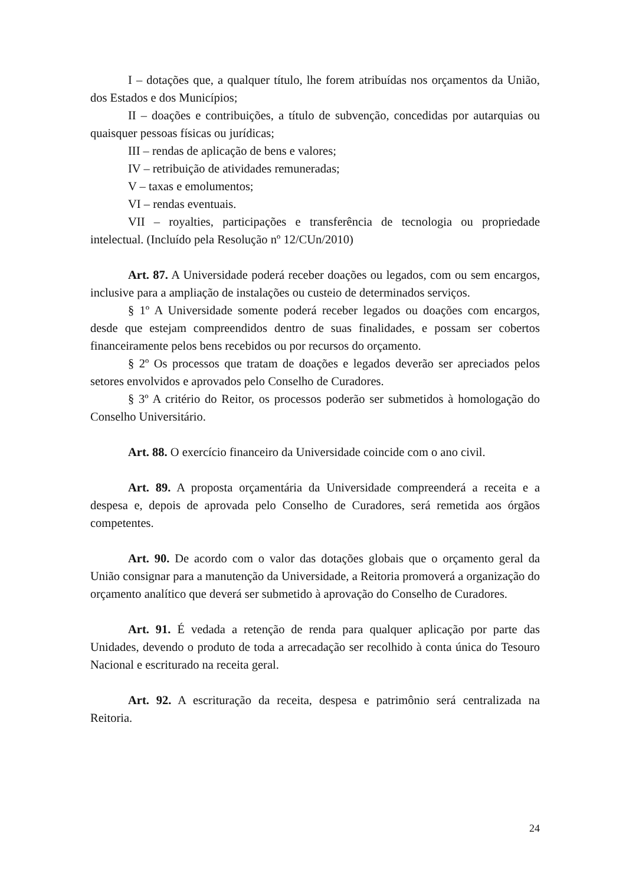I – dotações que, a qualquer título, lhe forem atribuídas nos orçamentos da União, dos Estados e dos Municípios;
II – doações e contribuições, a título de subvenção, concedidas por autarquias ou quaisquer pessoas físicas ou jurídicas;
III – rendas de aplicação de bens e valores;
IV – retribuição de atividades remuneradas;
V – taxas e emolumentos;
VI – rendas eventuais.
VII – royalties, participações e transferência de tecnologia ou propriedade intelectual. (Incluído pela Resolução nº 12/CUn/2010)
Art. 87. A Universidade poderá receber doações ou legados, com ou sem encargos, inclusive para a ampliação de instalações ou custeio de determinados serviços.
§ 1º A Universidade somente poderá receber legados ou doações com encargos, desde que estejam compreendidos dentro de suas finalidades, e possam ser cobertos financeiramente pelos bens recebidos ou por recursos do orçamento.
§ 2º Os processos que tratam de doações e legados deverão ser apreciados pelos setores envolvidos e aprovados pelo Conselho de Curadores.
§ 3º A critério do Reitor, os processos poderão ser submetidos à homologação do Conselho Universitário.
Art. 88. O exercício financeiro da Universidade coincide com o ano civil.
Art. 89. A proposta orçamentária da Universidade compreenderá a receita e a despesa e, depois de aprovada pelo Conselho de Curadores, será remetida aos órgãos competentes.
Art. 90. De acordo com o valor das dotações globais que o orçamento geral da União consignar para a manutenção da Universidade, a Reitoria promoverá a organização do orçamento analítico que deverá ser submetido à aprovação do Conselho de Curadores.
Art. 91. É vedada a retenção de renda para qualquer aplicação por parte das Unidades, devendo o produto de toda a arrecadação ser recolhido à conta única do Tesouro Nacional e escriturado na receita geral.
Art. 92. A escrituração da receita, despesa e patrimônio será centralizada na Reitoria.
24